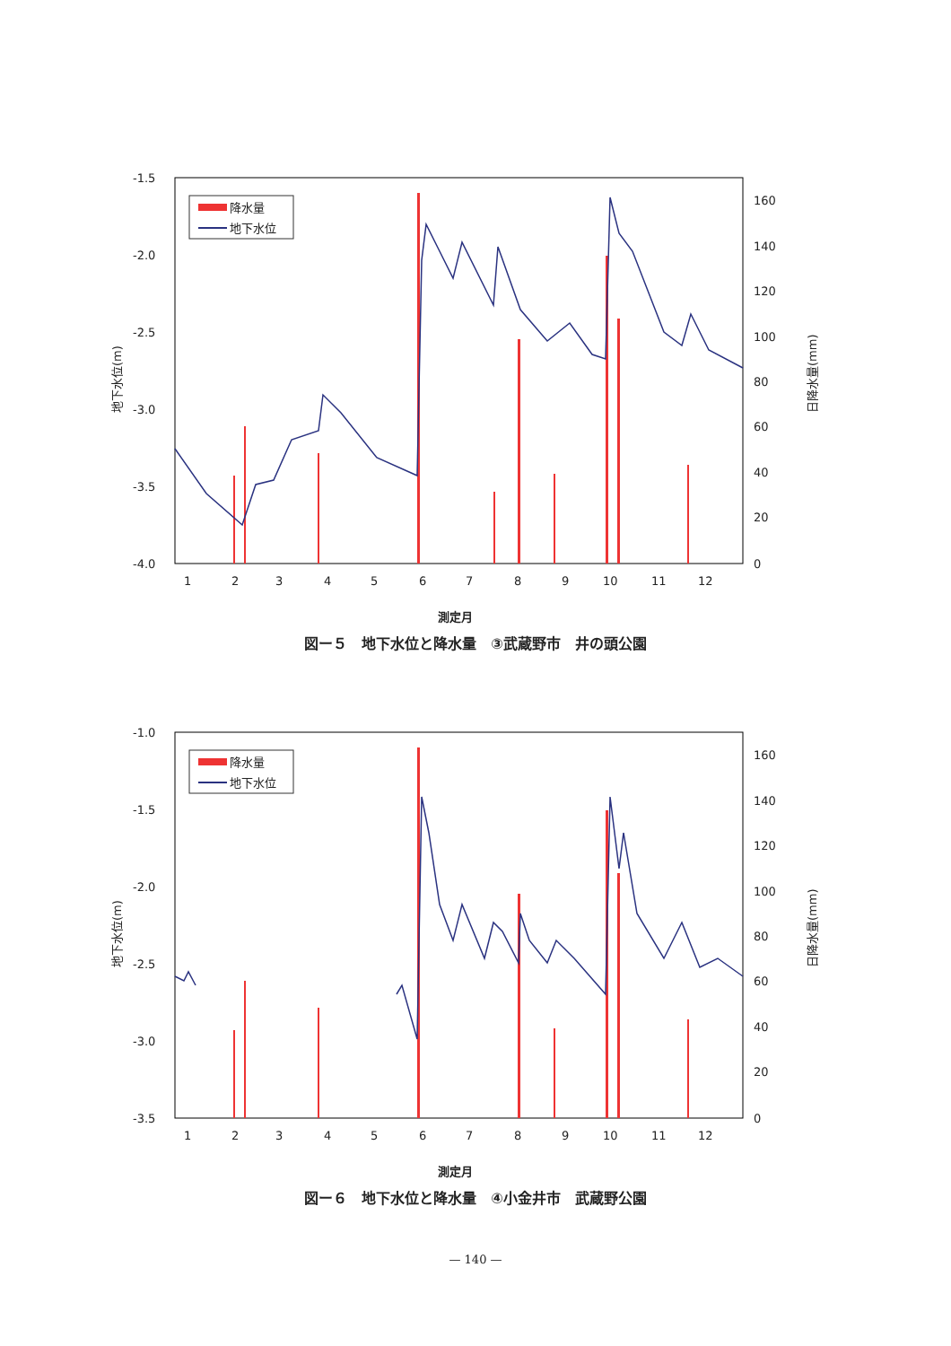-1.5
-2.0
-2.5
-3.0
-3.5
-4.0
160
140
120
100
80
60
40
20
0
1
2
3
4
5
6
7
8
9
10
11
12
測定月
地下水位(m)
日降水量(mm)
降水量
地下水位
図ー５　地下水位と降水量　③武蔵野市　井の頭公園
-1.0
-1.5
-2.0
-2.5
-3.0
-3.5
160
140
120
100
80
60
40
20
0
1
2
3
4
5
6
7
8
9
10
11
12
測定月
地下水位(m)
日降水量(mm)
降水量
地下水位
図ー６　地下水位と降水量　④小金井市　武蔵野公園
— 140 —